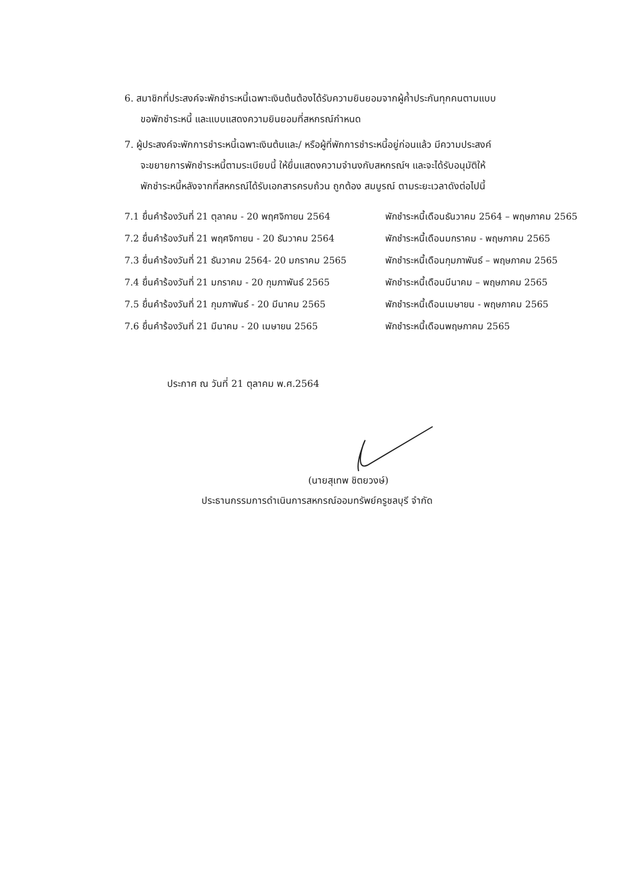6. สมาชิกที่ประสงค์จะพักชำระหนี้เฉพาะเงินต้นต้องได้รับความยินยอมจากผู้ค้ำประกันทุกคนตามแบบ
ขอพักชำระหนี้ และแบบแสดงความยินยอมที่สหกรณ์กำหนด
7. ผู้ประสงค์จะพักการชำระหนี้เฉพาะเงินต้นและ/ หรือผู้ที่พักการชำระหนี้อยู่ก่อนแล้ว มีความประสงค์
จะขยายการพักชำระหนี้ตามระเบียบนี้ ให้ยื่นแสดงความจำนงกับสหกรณ์ฯ และจะได้รับอนุมัติให้
พักชำระหนี้หลังจากที่สหกรณ์ได้รับเอกสารครบถ้วน ถูกต้อง สมบูรณ์ ตามระยะเวลาดังต่อไปนี้
7.1 ยื่นคำร้องวันที่ 21 ตุลาคม - 20 พฤศจิกายน 2564 พักชำระหนี้เดือนธันวาคม 2564 – พฤษภาคม 2565
7.2 ยื่นคำร้องวันที่ 21 พฤศจิกายน - 20 ธันวาคม 2564 พักชำระหนี้เดือนมกราคม - พฤษภาคม 2565
7.3 ยื่นคำร้องวันที่ 21 ธันวาคม 2564- 20 มกราคม 2565 พักชำระหนี้เดือนกุมภาพันธ์ – พฤษภาคม 2565
7.4 ยื่นคำร้องวันที่ 21 มกราคม - 20 กุมภาพันธ์ 2565 พักชำระหนี้เดือนมีนาคม – พฤษภาคม 2565
7.5 ยื่นคำร้องวันที่ 21 กุมภาพันธ์ - 20 มีนาคม 2565 พักชำระหนี้เดือนเมษายน - พฤษภาคม 2565
7.6 ยื่นคำร้องวันที่ 21 มีนาคม - 20 เมษายน 2565 พักชำระหนี้เดือนพฤษภาคม 2565
ประกาศ ณ วันที่ 21 ตุลาคม พ.ศ.2564
(นายสุเทพ ชิตยวงษ์)
ประธานกรรมการดำเนินการสหกรณ์ออมทรัพย์ครูชลบุรี จำกัด